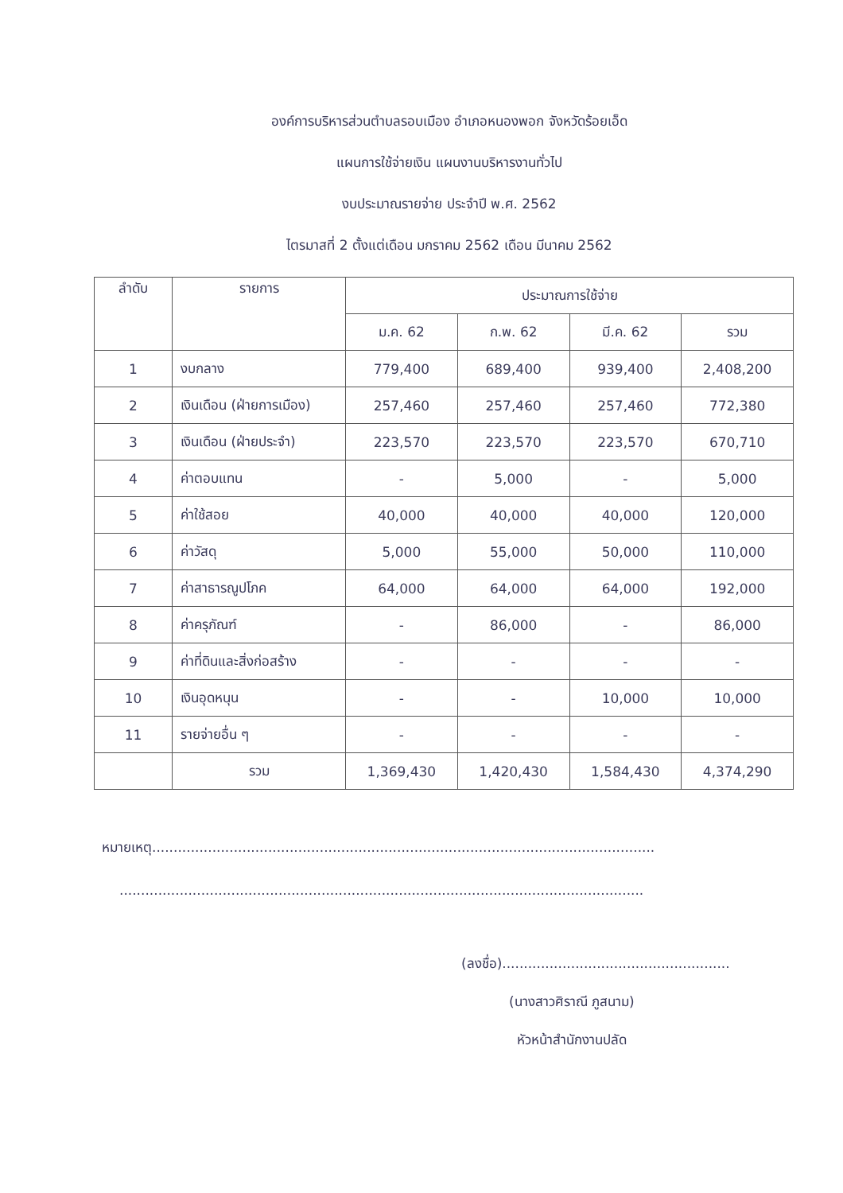องค์การบริหารส่วนตำบลรอบเมือง อำเภอหนองพอก จังหวัดร้อยเอ็ด
แผนการใช้จ่ายเงิน แผนงานบริหารงานทั่วไป
งบประมาณรายจ่าย ประจำปี พ.ศ. 2562
ไตรมาสที่ 2 ตั้งแต่เดือน มกราคม 2562 เดือน มีนาคม 2562
| ลำดับ | รายการ | ประมาณการใช้จ่าย | | | |
| --- | --- | --- | --- | --- | --- |
| | | ม.ค. 62 | ก.พ. 62 | มี.ค. 62 | รวม |
| 1 | งบกลาง | 779,400 | 689,400 | 939,400 | 2,408,200 |
| 2 | เงินเดือน (ฝ่ายการเมือง) | 257,460 | 257,460 | 257,460 | 772,380 |
| 3 | เงินเดือน (ฝ่ายประจำ) | 223,570 | 223,570 | 223,570 | 670,710 |
| 4 | ค่าตอบแทน | - | 5,000 | - | 5,000 |
| 5 | ค่าใช้สอย | 40,000 | 40,000 | 40,000 | 120,000 |
| 6 | ค่าวัสดุ | 5,000 | 55,000 | 50,000 | 110,000 |
| 7 | ค่าสาธารณูปโภค | 64,000 | 64,000 | 64,000 | 192,000 |
| 8 | ค่าครุภัณฑ์ | - | 86,000 | - | 86,000 |
| 9 | ค่าที่ดินและสิ่งก่อสร้าง | - | - | - | - |
| 10 | เงินอุดหนุน | - | - | 10,000 | 10,000 |
| 11 | รายจ่ายอื่น ๆ | - | - | - | - |
| | รวม | 1,369,430 | 1,420,430 | 1,584,430 | 4,374,290 |
หมายเหตุ.....................................................................................................................
..........................................................................................................................
(ลงชื่อ).....................................................
(นางสาวศิราณี ภูสนาม)
หัวหน้าสำนักงานปลัด